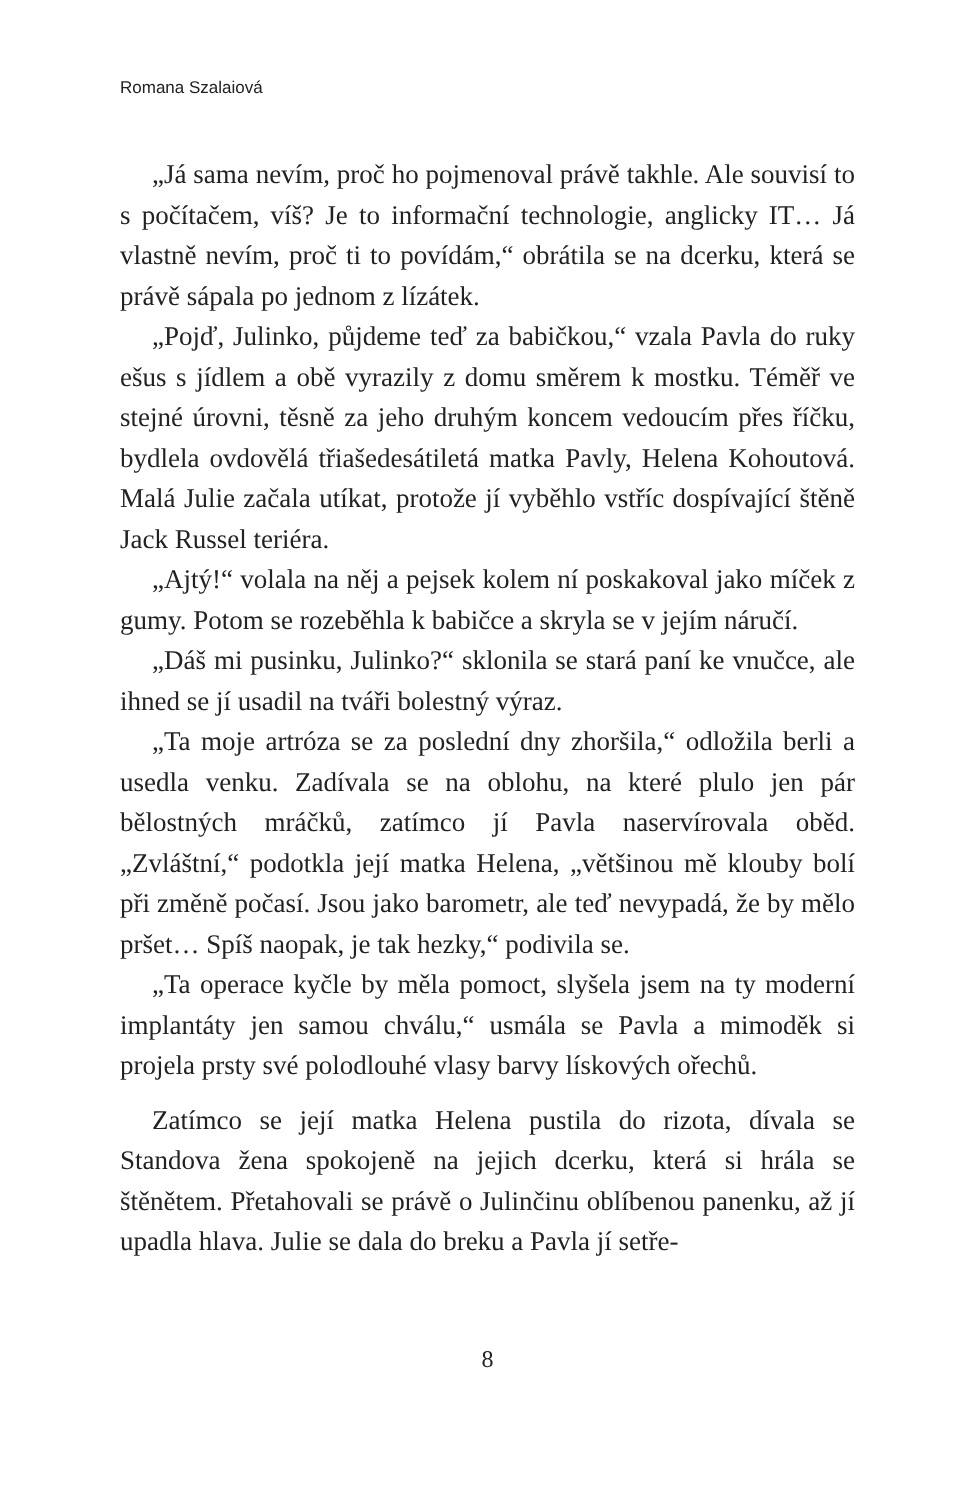Romana Szalaiová
„Já sama nevím, proč ho pojmenoval právě takhle. Ale souvisí to s počítačem, víš? Je to informační technologie, anglicky IT… Já vlastně nevím, proč ti to povídám,“ obrátila se na dcerku, která se právě sápala po jednom z lízátek.
„Pojď, Julinko, půjdeme teď za babičkou,“ vzala Pavla do ruky ešus s jídlem a obě vyrazily z domu směrem k mostku. Téměř ve stejné úrovni, těsně za jeho druhým koncem vedoucím přes říčku, bydlela ovdovělá třiašedesátiletá matka Pavly, Helena Kohoutová. Malá Julie začala utíkat, protože jí vyběhlo vstříc dospívající štěně Jack Russel teriéra.
„Ajtý!“ volala na něj a pejsek kolem ní poskakoval jako míček z gumy. Potom se rozeběhla k babičce a skryla se v jejím náručí.
„Dáš mi pusinku, Julinko?“ sklonila se stará paní ke vnučce, ale ihned se jí usadil na tváři bolestný výraz.
„Ta moje artróza se za poslední dny zhoršila,“ odložila berli a usedla venku. Zadívala se na oblohu, na které plulo jen pár bělostných mráčků, zatímco jí Pavla naservírovala oběd. „Zvláštní,“ podotkla její matka Helena, „většinou mě klouby bolí při změně počasí. Jsou jako barometr, ale teď nevypadá, že by mělo pršet… Spíš naopak, je tak hezky,“ podivila se.
„Ta operace kyčle by měla pomoct, slyšela jsem na ty moderní implantáty jen samou chválu,“ usmála se Pavla a mimoděk si projela prsty své polodlouhé vlasy barvy lískových ořechů.
Zatímco se její matka Helena pustila do rizota, dívala se Standova žena spokojeně na jejich dcerku, která si hrála se štěnětem. Přetahovali se právě o Julinčinu oblíbenou panenku, až jí upadla hlava. Julie se dala do breku a Pavla jí setře-
8